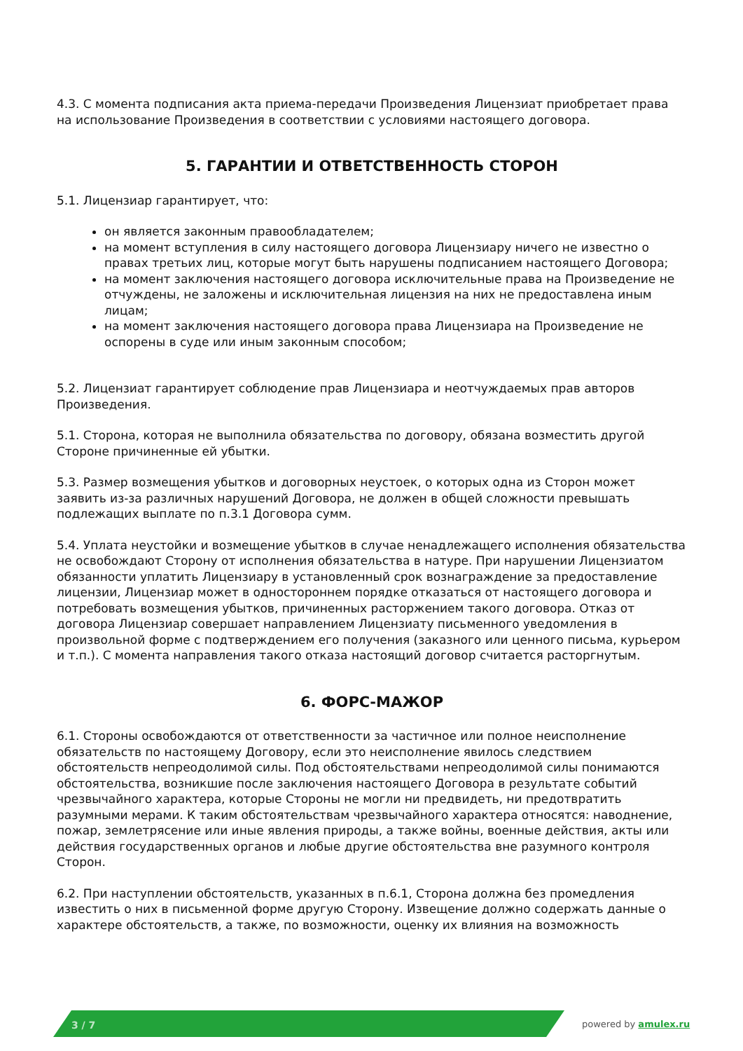4.3. С момента подписания акта приема-передачи Произведения Лицензиат приобретает права на использование Произведения в соответствии с условиями настоящего договора.
5. ГАРАНТИИ И ОТВЕТСТВЕННОСТЬ СТОРОН
5.1. Лицензиар гарантирует, что:
он является законным правообладателем;
на момент вступления в силу настоящего договора Лицензиару ничего не известно о правах третьих лиц, которые могут быть нарушены подписанием настоящего Договора;
на момент заключения настоящего договора исключительные права на Произведение не отчуждены, не заложены и исключительная лицензия на них не предоставлена иным лицам;
на момент заключения настоящего договора права Лицензиара на Произведение не оспорены в суде или иным законным способом;
5.2. Лицензиат гарантирует соблюдение прав Лицензиара и неотчуждаемых прав авторов Произведения.
5.1. Сторона, которая не выполнила обязательства по договору, обязана возместить другой Стороне причиненные ей убытки.
5.3. Размер возмещения убытков и договорных неустоек, о которых одна из Сторон может заявить из-за различных нарушений Договора, не должен в общей сложности превышать подлежащих выплате по п.3.1 Договора сумм.
5.4. Уплата неустойки и возмещение убытков в случае ненадлежащего исполнения обязательства не освобождают Сторону от исполнения обязательства в натуре. При нарушении Лицензиатом обязанности уплатить Лицензиару в установленный срок вознаграждение за предоставление лицензии, Лицензиар может в одностороннем порядке отказаться от настоящего договора и потребовать возмещения убытков, причиненных расторжением такого договора. Отказ от договора Лицензиар совершает направлением Лицензиату письменного уведомления в произвольной форме с подтверждением его получения (заказного или ценного письма, курьером и т.п.). С момента направления такого отказа настоящий договор считается расторгнутым.
6. ФОРС-МАЖОР
6.1. Стороны освобождаются от ответственности за частичное или полное неисполнение обязательств по настоящему Договору, если это неисполнение явилось следствием обстоятельств непреодолимой силы. Под обстоятельствами непреодолимой силы понимаются обстоятельства, возникшие после заключения настоящего Договора в результате событий чрезвычайного характера, которые Стороны не могли ни предвидеть, ни предотвратить разумными мерами. К таким обстоятельствам чрезвычайного характера относятся: наводнение, пожар, землетрясение или иные явления природы, а также войны, военные действия, акты или действия государственных органов и любые другие обстоятельства вне разумного контроля Сторон.
6.2. При наступлении обстоятельств, указанных в п.6.1, Сторона должна без промедления известить о них в письменной форме другую Сторону. Извещение должно содержать данные о характере обстоятельств, а также, по возможности, оценку их влияния на возможность
3 / 7 powered by amulex.ru